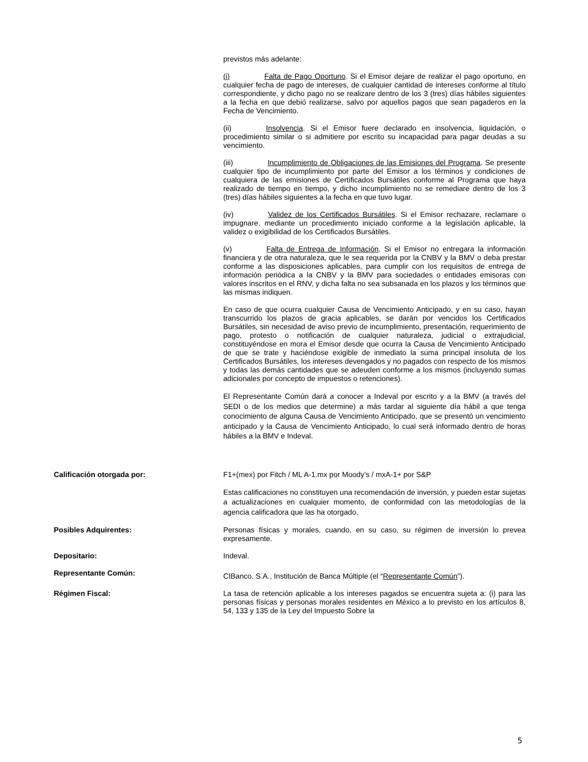previstos más adelante:
(i) Falta de Pago Oportuno. Si el Emisor dejare de realizar el pago oportuno, en cualquier fecha de pago de intereses, de cualquier cantidad de intereses conforme al título correspondiente, y dicho pago no se realizare dentro de los 3 (tres) días hábiles siguientes a la fecha en que debió realizarse, salvo por aquellos pagos que sean pagaderos en la Fecha de Vencimiento.
(ii) Insolvencia. Si el Emisor fuere declarado en insolvencia, liquidación, o procedimiento similar o si admitiere por escrito su incapacidad para pagar deudas a su vencimiento.
(iii) Incumplimiento de Obligaciones de las Emisiones del Programa. Se presente cualquier tipo de incumplimiento por parte del Emisor a los términos y condiciones de cualquiera de las emisiones de Certificados Bursátiles conforme al Programa que haya realizado de tiempo en tiempo, y dicho incumplimiento no se remediare dentro de los 3 (tres) días hábiles siguientes a la fecha en que tuvo lugar.
(iv) Validez de los Certificados Bursátiles. Si el Emisor rechazare, reclamare o impugnare, mediante un procedimiento iniciado conforme a la legislación aplicable, la validez o exigibilidad de los Certificados Bursátiles.
(v) Falta de Entrega de Información. Si el Emisor no entregara la información financiera y de otra naturaleza, que le sea requerida por la CNBV y la BMV o deba prestar conforme a las disposiciones aplicables, para cumplir con los requisitos de entrega de información periódica a la CNBV y la BMV para sociedades o entidades emisoras con valores inscritos en el RNV, y dicha falta no sea subsanada en los plazos y los términos que las mismas indiquen.
En caso de que ocurra cualquier Causa de Vencimiento Anticipado, y en su caso, hayan transcurrido los plazos de gracia aplicables, se darán por vencidos los Certificados Bursátiles, sin necesidad de aviso previo de incumplimiento, presentación, requerimiento de pago, protesto o notificación de cualquier naturaleza, judicial o extrajudicial, constituyéndose en mora el Emisor desde que ocurra la Causa de Vencimiento Anticipado de que se trate y haciéndose exigible de inmediato la suma principal insoluta de los Certificados Bursátiles, los intereses devengados y no pagados con respecto de los mismos y todas las demás cantidades que se adeuden conforme a los mismos (incluyendo sumas adicionales por concepto de impuestos o retenciones).
El Representante Común dará a conocer a Indeval por escrito y a la BMV (a través del SEDI o de los medios que determine) a más tardar al siguiente día hábil a que tenga conocimiento de alguna Causa de Vencimiento Anticipado, que se presentó un vencimiento anticipado y la Causa de Vencimiento Anticipado, lo cual será informado dentro de horas hábiles a la BMV e Indeval.
Calificación otorgada por: F1+(mex) por Fitch / ML A-1.mx por Moody’s / mxA-1+ por S&P
Estas calificaciones no constituyen una recomendación de inversión, y pueden estar sujetas a actualizaciones en cualquier momento, de conformidad con las metodologías de la agencia calificadora que las ha otorgado.
Posibles Adquirentes: Personas físicas y morales, cuando, en su caso, su régimen de inversión lo prevea expresamente.
Depositario: Indeval.
Representante Común:
CIBanco, S.A., Institución de Banca Múltiple (el “Representante Común”).
Régimen Fiscal: La tasa de retención aplicable a los intereses pagados se encuentra sujeta a: (i) para las personas físicas y personas morales residentes en México a lo previsto en los artículos 8, 54, 133 y 135 de la Ley del Impuesto Sobre la
5